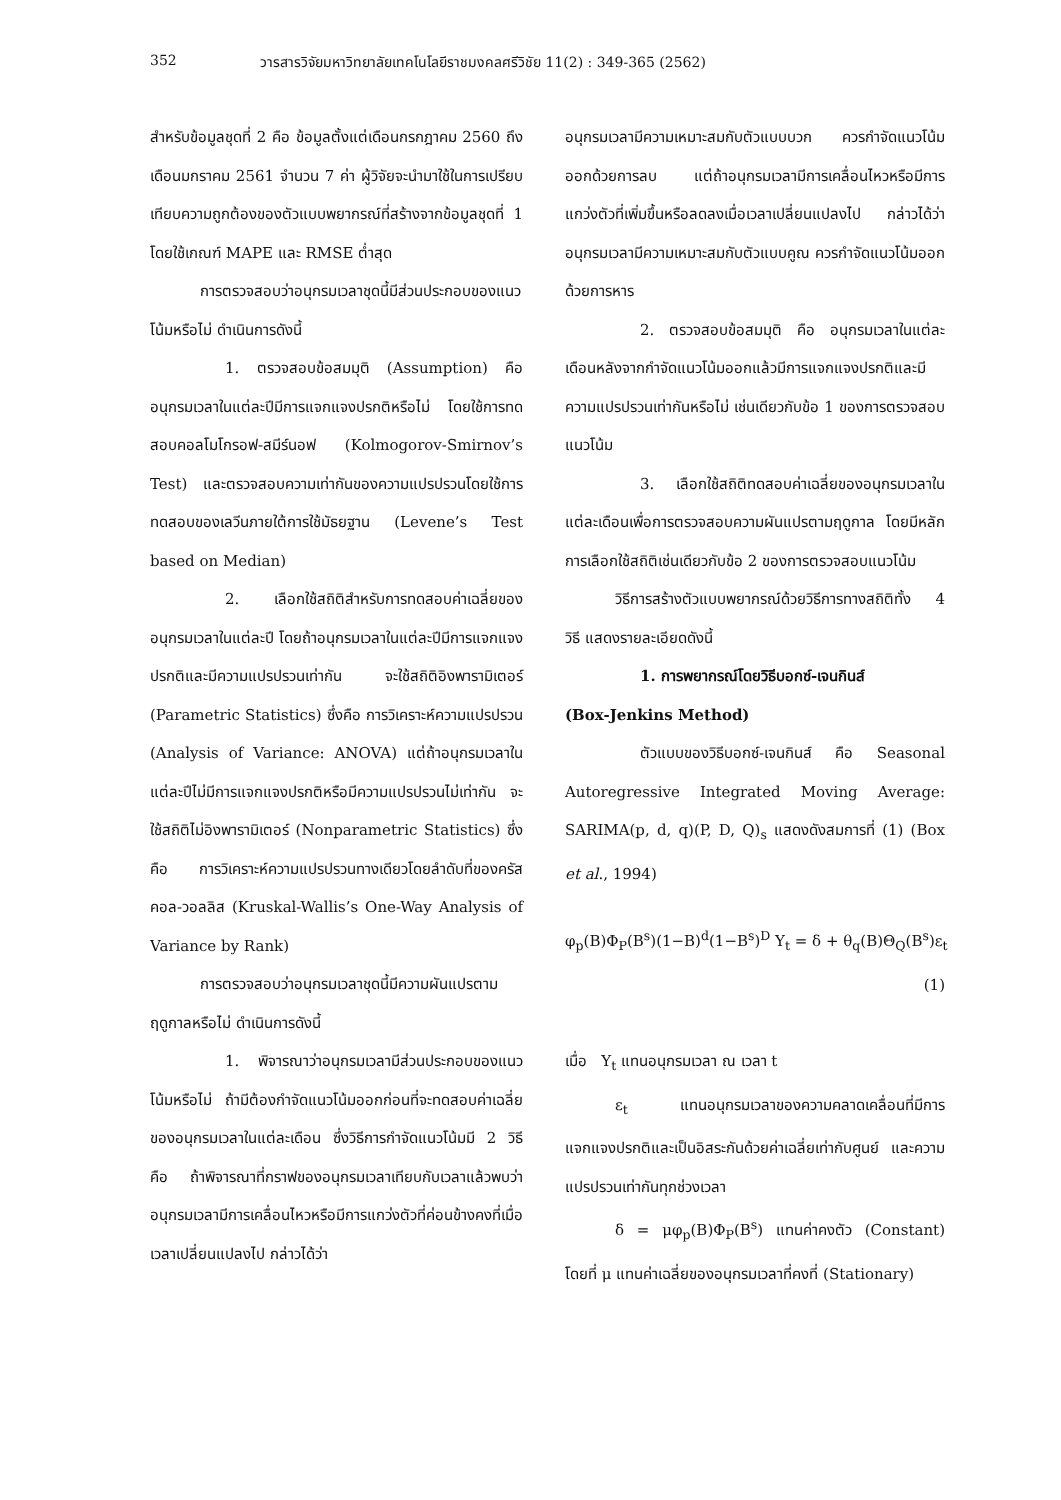352 วารสารวิจัยมหาวิทยาลัยเทคโนโลยีราชมงคลศรีวิชัย 11(2) : 349-365 (2562)
สำหรับข้อมูลชุดที่ 2 คือ ข้อมูลตั้งแต่เดือนกรกฎาคม 2560 ถึงเดือนมกราคม 2561 จำนวน 7 ค่า ผู้วิจัยจะนำมาใช้ในการเปรียบเทียบความถูกต้องของตัวแบบพยากรณ์ที่สร้างจากข้อมูลชุดที่ 1 โดยใช้เกณฑ์ MAPE และ RMSE ต่ำสุด
การตรวจสอบว่าอนุกรมเวลาชุดนี้มีส่วนประกอบของแนวโน้มหรือไม่ ดำเนินการดังนี้
1. ตรวจสอบข้อสมมุติ (Assumption) คือ อนุกรมเวลาในแต่ละปีมีการแจกแจงปรกติหรือไม่ โดยใช้การทดสอบคอลโมโกรอฟ-สมีร์นอฟ (Kolmogorov-Smirnov’s Test) และตรวจสอบความเท่ากันของความแปรปรวนโดยใช้การทดสอบของเลวีนภายใต้การใช้มัธยฐาน (Levene’s Test based on Median)
2. เลือกใช้สถิติสำหรับการทดสอบค่าเฉลี่ยของอนุกรมเวลาในแต่ละปี โดยถ้าอนุกรมเวลาในแต่ละปีมีการแจกแจงปรกติและมีความแปรปรวนเท่ากัน จะใช้สถิติอิงพารามิเตอร์ (Parametric Statistics) ซึ่งคือ การวิเคราะห์ความแปรปรวน (Analysis of Variance: ANOVA) แต่ถ้าอนุกรมเวลาในแต่ละปีไม่มีการแจกแจงปรกติหรือมีความแปรปรวนไม่เท่ากัน จะใช้สถิติไม่อิงพารามิเตอร์ (Nonparametric Statistics) ซึ่งคือ การวิเคราะห์ความแปรปรวนทางเดียวโดยลำดับที่ของครัสคอล-วอลลิส (Kruskal-Wallis’s One-Way Analysis of Variance by Rank)
การตรวจสอบว่าอนุกรมเวลาชุดนี้มีความผันแปรตามฤดูกาลหรือไม่ ดำเนินการดังนี้
1. พิจารณาว่าอนุกรมเวลามีส่วนประกอบของแนวโน้มหรือไม่ ถ้ามีต้องกำจัดแนวโน้มออกก่อนที่จะทดสอบค่าเฉลี่ยของอนุกรมเวลาในแต่ละเดือน ซึ่งวิธีการกำจัดแนวโน้มมี 2 วิธี คือ ถ้าพิจารณาที่กราฟของอนุกรมเวลาเทียบกับเวลาแล้วพบว่าอนุกรมเวลามีการเคลื่อนไหวหรือมีการแกว่งตัวที่ค่อนข้างคงที่เมื่อเวลาเปลี่ยนแปลงไป กล่าวได้ว่า
อนุกรมเวลามีความเหมาะสมกับตัวแบบบวก ควรกำจัดแนวโน้มออกด้วยการลบ แต่ถ้าอนุกรมเวลามีการเคลื่อนไหวหรือมีการแกว่งตัวที่เพิ่มขึ้นหรือลดลงเมื่อเวลาเปลี่ยนแปลงไป กล่าวได้ว่า อนุกรมเวลามีความเหมาะสมกับตัวแบบคูณ ควรกำจัดแนวโน้มออกด้วยการหาร
2. ตรวจสอบข้อสมมุติ คือ อนุกรมเวลาในแต่ละเดือนหลังจากกำจัดแนวโน้มออกแล้วมีการแจกแจงปรกติและมีความแปรปรวนเท่ากันหรือไม่ เช่นเดียวกับข้อ 1 ของการตรวจสอบแนวโน้ม
3. เลือกใช้สถิติทดสอบค่าเฉลี่ยของอนุกรมเวลาในแต่ละเดือนเพื่อการตรวจสอบความผันแปรตามฤดูกาล โดยมีหลักการเลือกใช้สถิติเช่นเดียวกับข้อ 2 ของการตรวจสอบแนวโน้ม
วิธีการสร้างตัวแบบพยากรณ์ด้วยวิธีการทางสถิติทั้ง 4 วิธี แสดงรายละเอียดดังนี้
1. การพยากรณ์โดยวิธีบอกซ์-เจนกินส์
(Box-Jenkins Method)
ตัวแบบของวิธีบอกซ์-เจนกินส์ คือ Seasonal Autoregressive Integrated Moving Average: SARIMA(p, d, q)(P, D, Q)<sub>s</sub> แสดงดังสมการที่ (1) (Box et al., 1994)
φ<sub>p</sub>(B)Φ<sub>P</sub>(B<sup>s</sup>)(1−B)<sup>d</sup>(1−B<sup>s</sup>)<sup>D</sup> Y<sub>t</sub> = δ + θ<sub>q</sub>(B)Θ<sub>Q</sub>(B<sup>s</sup>)ε<sub>t</sub>
(1)
เมื่อ Y<sub>t</sub> แทนอนุกรมเวลา ณ เวลา t
ε<sub>t</sub> แทนอนุกรมเวลาของความคลาดเคลื่อนที่มีการแจกแจงปรกติและเป็นอิสระกันด้วยค่าเฉลี่ยเท่ากับศูนย์ และความแปรปรวนเท่ากันทุกช่วงเวลา
δ = μφ<sub>p</sub>(B)Φ<sub>P</sub>(B<sup>s</sup>) แทนค่าคงตัว (Constant) โดยที่ μ แทนค่าเฉลี่ยของอนุกรมเวลาที่คงที่ (Stationary)